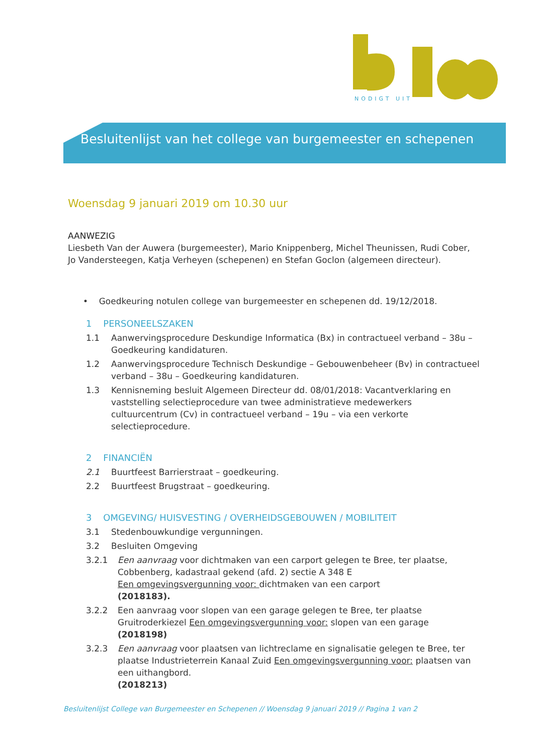NODIGT UIT
Besluitenlijst van het college van burgemeester en schepenen
Woensdag 9 januari 2019 om 10.30 uur
AANWEZIG
Liesbeth Van der Auwera (burgemeester), Mario Knippenberg, Michel Theunissen, Rudi Cober, Jo Vandersteegen, Katja Verheyen (schepenen) en Stefan Goclon (algemeen directeur).
• Goedkeuring notulen college van burgemeester en schepenen dd. 19/12/2018.
1 PERSONEELSZAKEN
1.1 Aanwervingsprocedure Deskundige Informatica (Bx) in contractueel verband – 38u – Goedkeuring kandidaturen.
1.2 Aanwervingsprocedure Technisch Deskundige – Gebouwenbeheer (Bv) in contractueel verband – 38u – Goedkeuring kandidaturen.
1.3 Kennisneming besluit Algemeen Directeur dd. 08/01/2018: Vacantverklaring en vaststelling selectieprocedure van twee administratieve medewerkers cultuurcentrum (Cv) in contractueel verband – 19u – via een verkorte selectieprocedure.
2 FINANCIËN
2.1 Buurtfeest Barrierstraat – goedkeuring.
2.2 Buurtfeest Brugstraat – goedkeuring.
3 OMGEVING/ HUISVESTING / OVERHEIDSGEBOUWEN / MOBILITEIT
3.1 Stedenbouwkundige vergunningen.
3.2 Besluiten Omgeving
3.2.1 Een aanvraag voor dichtmaken van een carport gelegen te Bree, ter plaatse, Cobbenberg, kadastraal gekend (afd. 2) sectie A 348 E
Een omgevingsvergunning voor: dichtmaken van een carport
(2018183).
3.2.2 Een aanvraag voor slopen van een garage gelegen te Bree, ter plaatse Gruitroderkiezel Een omgevingsvergunning voor: slopen van een garage
(2018198)
3.2.3 Een aanvraag voor plaatsen van lichtreclame en signalisatie gelegen te Bree, ter plaatse Industrieterrein Kanaal Zuid Een omgevingsvergunning voor: plaatsen van een uithangbord.
(2018213)
Besluitenlijst College van Burgemeester en Schepenen // Woensdag 9 januari 2019 // Pagina 1 van 2